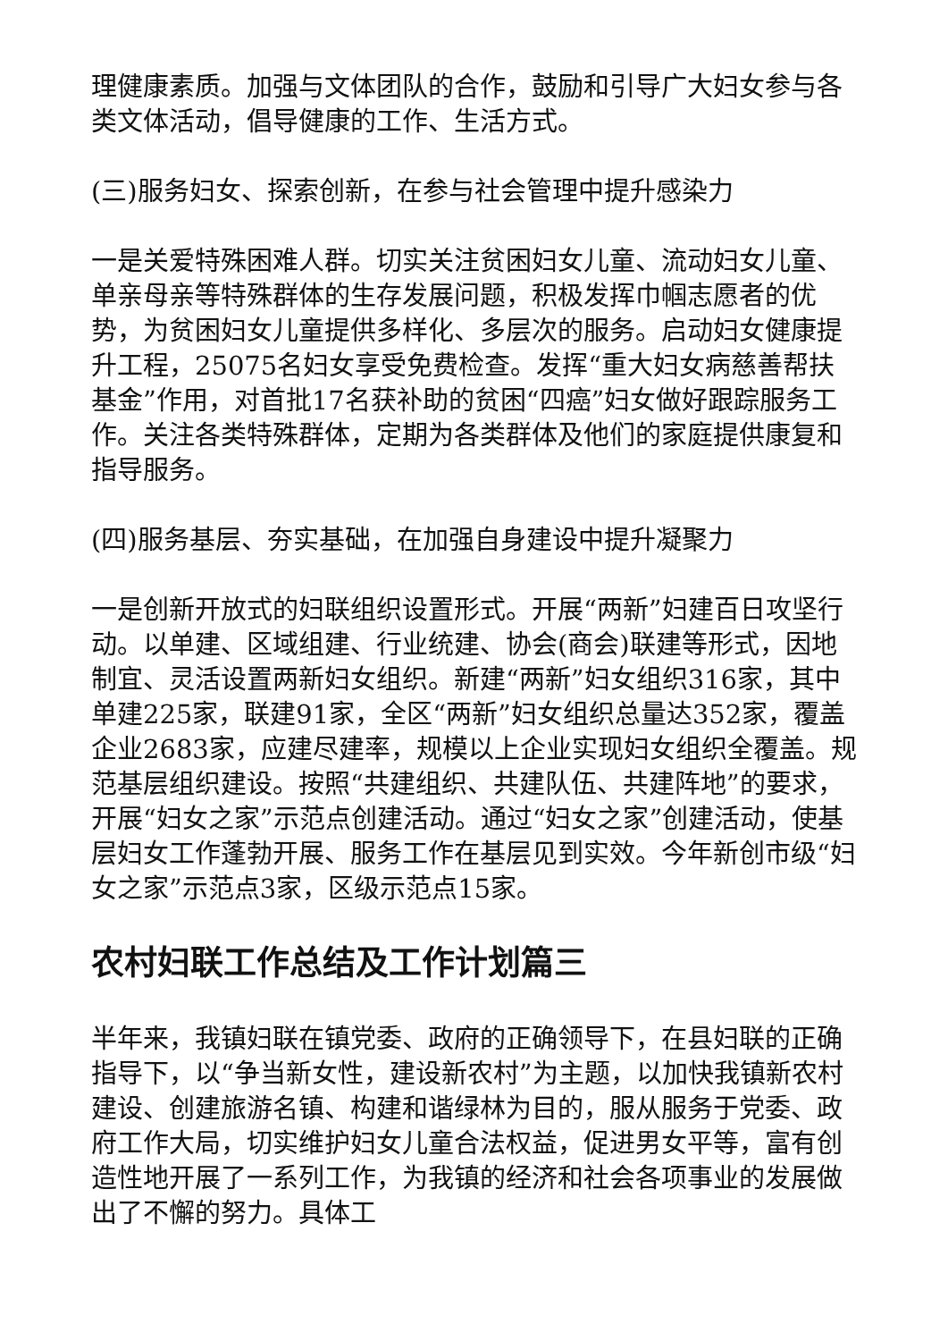理健康素质。加强与文体团队的合作，鼓励和引导广大妇女参与各类文体活动，倡导健康的工作、生活方式。
(三)服务妇女、探索创新，在参与社会管理中提升感染力
一是关爱特殊困难人群。切实关注贫困妇女儿童、流动妇女儿童、单亲母亲等特殊群体的生存发展问题，积极发挥巾帼志愿者的优势，为贫困妇女儿童提供多样化、多层次的服务。启动妇女健康提升工程，25075名妇女享受免费检查。发挥“重大妇女病慈善帮扶基金”作用，对首批17名获补助的贫困“四癌”妇女做好跟踪服务工作。关注各类特殊群体，定期为各类群体及他们的家庭提供康复和指导服务。
(四)服务基层、夯实基础，在加强自身建设中提升凝聚力
一是创新开放式的妇联组织设置形式。开展“两新”妇建百日攻坚行动。以单建、区域组建、行业统建、协会(商会)联建等形式，因地制宜、灵活设置两新妇女组织。新建“两新”妇女组织316家，其中单建225家，联建91家，全区“两新”妇女组织总量达352家，覆盖企业2683家，应建尽建率，规模以上企业实现妇女组织全覆盖。规范基层组织建设。按照“共建组织、共建队伍、共建阵地”的要求，开展“妇女之家”示范点创建活动。通过“妇女之家”创建活动，使基层妇女工作蓬勃开展、服务工作在基层见到实效。今年新创市级“妇女之家”示范点3家，区级示范点15家。
农村妇联工作总结及工作计划篇三
半年来，我镇妇联在镇党委、政府的正确领导下，在县妇联的正确指导下，以“争当新女性，建设新农村”为主题，以加快我镇新农村建设、创建旅游名镇、构建和谐绿林为目的，服从服务于党委、政府工作大局，切实维护妇女儿童合法权益，促进男女平等，富有创造性地开展了一系列工作，为我镇的经济和社会各项事业的发展做出了不懈的努力。具体工